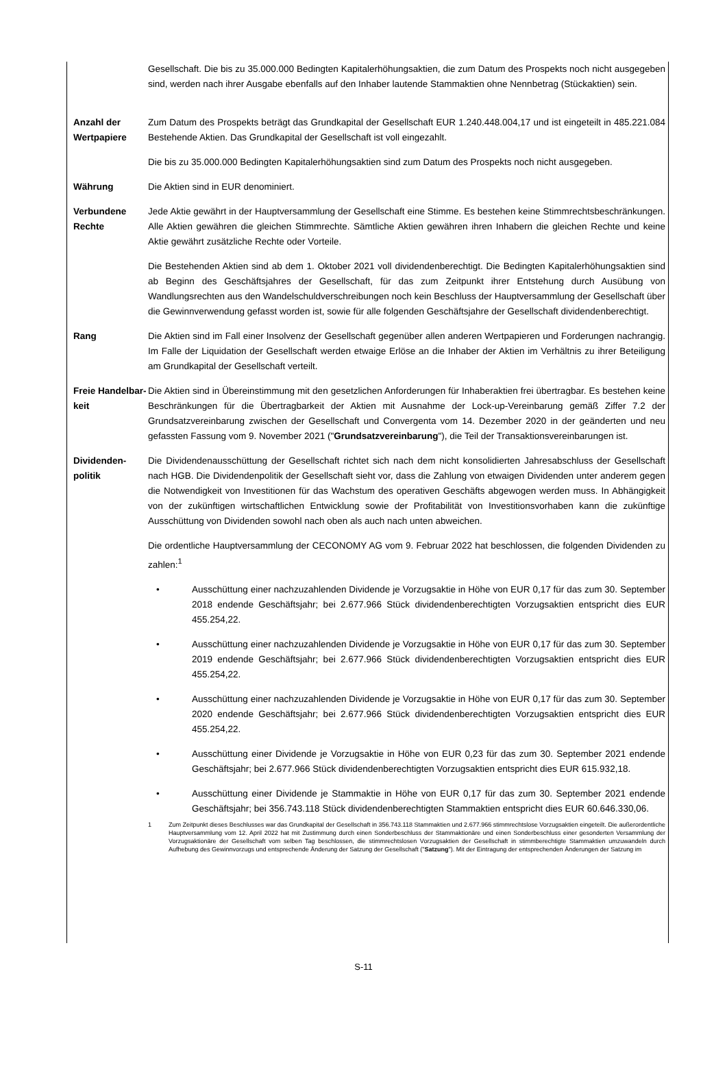Gesellschaft. Die bis zu 35.000.000 Bedingten Kapitalerhöhungsaktien, die zum Datum des Prospekts noch nicht ausgegeben sind, werden nach ihrer Ausgabe ebenfalls auf den Inhaber lautende Stammaktien ohne Nennbetrag (Stückaktien) sein.
Anzahl der Wertpapiere
Zum Datum des Prospekts beträgt das Grundkapital der Gesellschaft EUR 1.240.448.004,17 und ist eingeteilt in 485.221.084 Bestehende Aktien. Das Grundkapital der Gesellschaft ist voll eingezahlt.
Die bis zu 35.000.000 Bedingten Kapitalerhöhungsaktien sind zum Datum des Prospekts noch nicht ausgegeben.
Währung Die Aktien sind in EUR denominiert.
Verbundene Rechte
Jede Aktie gewährt in der Hauptversammlung der Gesellschaft eine Stimme. Es bestehen keine Stimmrechtsbeschränkungen. Alle Aktien gewähren die gleichen Stimmrechte. Sämtliche Aktien gewähren ihren Inhabern die gleichen Rechte und keine Aktie gewährt zusätzliche Rechte oder Vorteile.
Die Bestehenden Aktien sind ab dem 1. Oktober 2021 voll dividendenberechtigt. Die Bedingten Kapitalerhöhungsaktien sind ab Beginn des Geschäftsjahres der Gesellschaft, für das zum Zeitpunkt ihrer Entstehung durch Ausübung von Wandlungsrechten aus den Wandelschuldverschreibungen noch kein Beschluss der Hauptversammlung der Gesellschaft über die Gewinnverwendung gefasst worden ist, sowie für alle folgenden Geschäftsjahre der Gesellschaft dividendenberechtigt.
Rang Die Aktien sind im Fall einer Insolvenz der Gesellschaft gegenüber allen anderen Wertpapieren und Forderungen nachrangig. Im Falle der Liquidation der Gesellschaft werden etwaige Erlöse an die Inhaber der Aktien im Verhältnis zu ihrer Beteiligung am Grundkapital der Gesellschaft verteilt.
Freie Handelbar-keit
Die Aktien sind in Übereinstimmung mit den gesetzlichen Anforderungen für Inhaberaktien frei übertragbar. Es bestehen keine Beschränkungen für die Übertragbarkeit der Aktien mit Ausnahme der Lock-up-Vereinbarung gemäß Ziffer 7.2 der Grundsatzvereinbarung zwischen der Gesellschaft und Convergenta vom 14. Dezember 2020 in der geänderten und neu gefassten Fassung vom 9. November 2021 ("Grundsatzvereinbarung"), die Teil der Transaktionsvereinbarungen ist.
Dividenden-politik
Die Dividendenausschüttung der Gesellschaft richtet sich nach dem nicht konsolidierten Jahresabschluss der Gesellschaft nach HGB. Die Dividendenpolitik der Gesellschaft sieht vor, dass die Zahlung von etwaigen Dividenden unter anderem gegen die Notwendigkeit von Investitionen für das Wachstum des operativen Geschäfts abgewogen werden muss. In Abhängigkeit von der zukünftigen wirtschaftlichen Entwicklung sowie der Profitabilität von Investitionsvorhaben kann die zukünftige Ausschüttung von Dividenden sowohl nach oben als auch nach unten abweichen.
Die ordentliche Hauptversammlung der CECONOMY AG vom 9. Februar 2022 hat beschlossen, die folgenden Dividenden zu zahlen:<sup>1</sup>
• Ausschüttung einer nachzuzahlenden Dividende je Vorzugsaktie in Höhe von EUR 0,17 für das zum 30. September 2018 endende Geschäftsjahr; bei 2.677.966 Stück dividendenberechtigten Vorzugsaktien entspricht dies EUR 455.254,22.
• Ausschüttung einer nachzuzahlenden Dividende je Vorzugsaktie in Höhe von EUR 0,17 für das zum 30. September 2019 endende Geschäftsjahr; bei 2.677.966 Stück dividendenberechtigten Vorzugsaktien entspricht dies EUR 455.254,22.
• Ausschüttung einer nachzuzahlenden Dividende je Vorzugsaktie in Höhe von EUR 0,17 für das zum 30. September 2020 endende Geschäftsjahr; bei 2.677.966 Stück dividendenberechtigten Vorzugsaktien entspricht dies EUR 455.254,22.
• Ausschüttung einer Dividende je Vorzugsaktie in Höhe von EUR 0,23 für das zum 30. September 2021 endende Geschäftsjahr; bei 2.677.966 Stück dividendenberechtigten Vorzugsaktien entspricht dies EUR 615.932,18.
• Ausschüttung einer Dividende je Stammaktie in Höhe von EUR 0,17 für das zum 30. September 2021 endende Geschäftsjahr; bei 356.743.118 Stück dividendenberechtigten Stammaktien entspricht dies EUR 60.646.330,06.
1 Zum Zeitpunkt dieses Beschlusses war das Grundkapital der Gesellschaft in 356.743.118 Stammaktien und 2.677.966 stimmrechtslose Vorzugsaktien eingeteilt. Die außerordentliche Hauptversammlung vom 12. April 2022 hat mit Zustimmung durch einen Sonderbeschluss der Stammaktionäre und einen Sonderbeschluss einer gesonderten Versammlung der Vorzugsaktionäre der Gesellschaft vom selben Tag beschlossen, die stimmrechtslosen Vorzugsaktien der Gesellschaft in stimmberechtigte Stammaktien umzuwandeln durch Aufhebung des Gewinnvorzugs und entsprechende Änderung der Satzung der Gesellschaft ("Satzung"). Mit der Eintragung der entsprechenden Änderungen der Satzung im
S-11